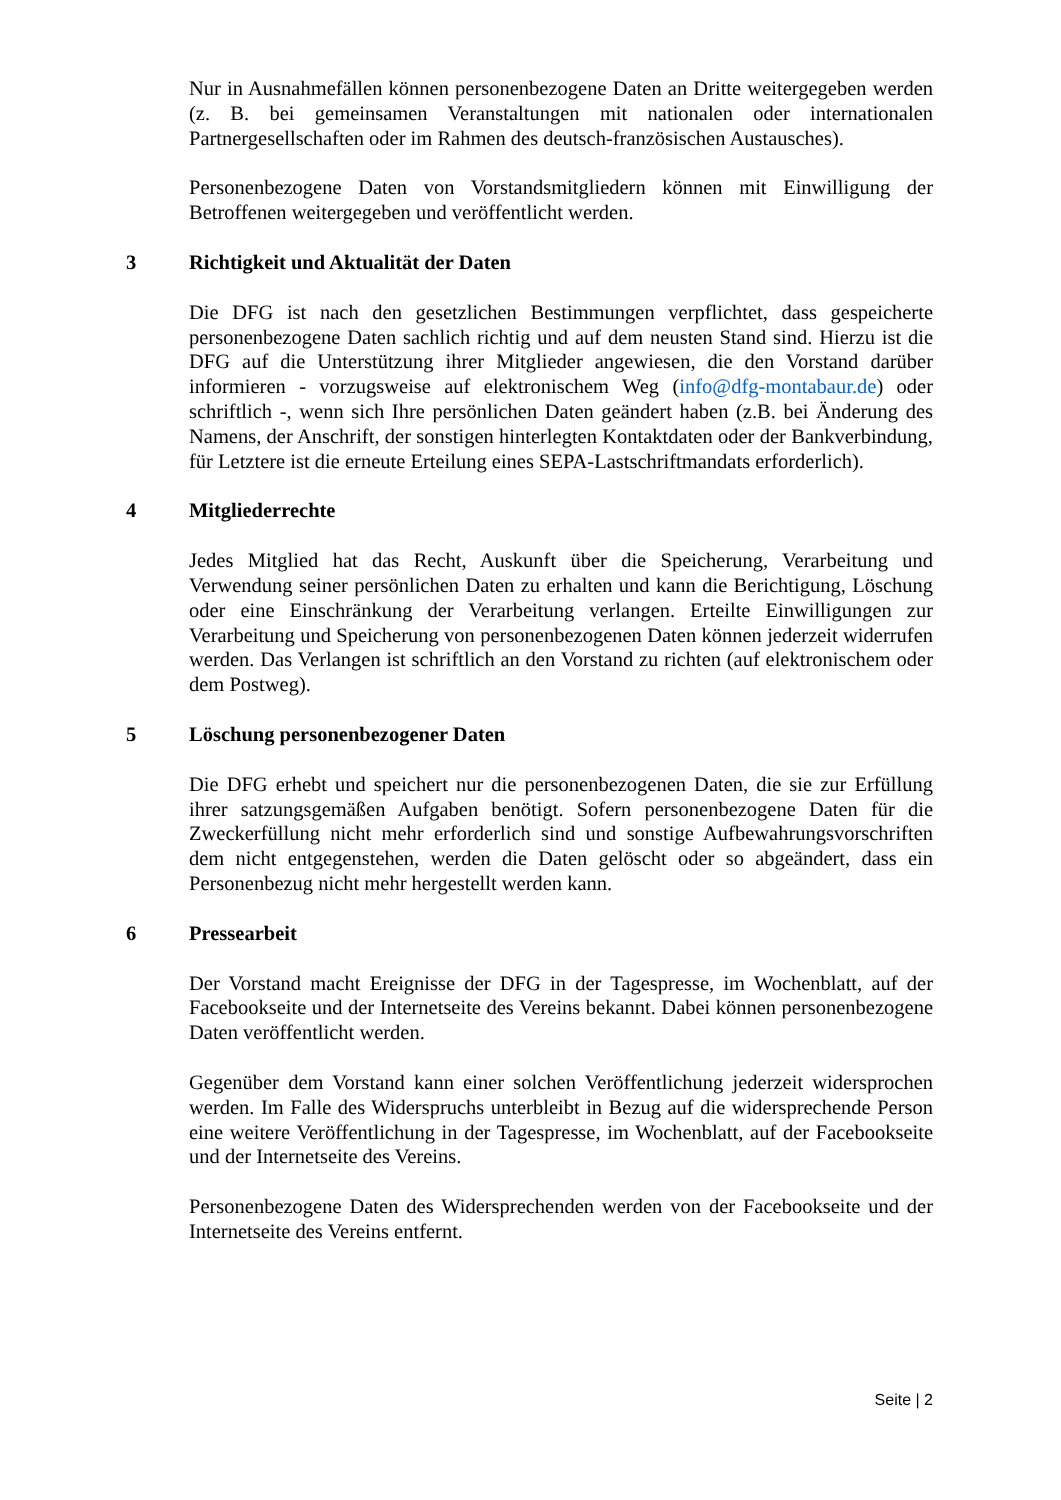Nur in Ausnahmefällen können personenbezogene Daten an Dritte weitergegeben werden (z. B. bei gemeinsamen Veranstaltungen mit nationalen oder internationalen Partnergesellschaften oder im Rahmen des deutsch-französischen Austausches).
Personenbezogene Daten von Vorstandsmitgliedern können mit Einwilligung der Betroffenen weitergegeben und veröffentlicht werden.
3 Richtigkeit und Aktualität der Daten
Die DFG ist nach den gesetzlichen Bestimmungen verpflichtet, dass gespeicherte personenbezogene Daten sachlich richtig und auf dem neusten Stand sind. Hierzu ist die DFG auf die Unterstützung ihrer Mitglieder angewiesen, die den Vorstand darüber informieren - vorzugsweise auf elektronischem Weg (info@dfg-montabaur.de) oder schriftlich -, wenn sich Ihre persönlichen Daten geändert haben (z.B. bei Änderung des Namens, der Anschrift, der sonstigen hinterlegten Kontaktdaten oder der Bankverbindung, für Letztere ist die erneute Erteilung eines SEPA-Lastschriftmandats erforderlich).
4 Mitgliederrechte
Jedes Mitglied hat das Recht, Auskunft über die Speicherung, Verarbeitung und Verwendung seiner persönlichen Daten zu erhalten und kann die Berichtigung, Löschung oder eine Einschränkung der Verarbeitung verlangen. Erteilte Einwilligungen zur Verarbeitung und Speicherung von personenbezogenen Daten können jederzeit widerrufen werden. Das Verlangen ist schriftlich an den Vorstand zu richten (auf elektronischem oder dem Postweg).
5 Löschung personenbezogener Daten
Die DFG erhebt und speichert nur die personenbezogenen Daten, die sie zur Erfüllung ihrer satzungsgemäßen Aufgaben benötigt. Sofern personenbezogene Daten für die Zweckerfüllung nicht mehr erforderlich sind und sonstige Aufbewahrungsvorschriften dem nicht entgegenstehen, werden die Daten gelöscht oder so abgeändert, dass ein Personenbezug nicht mehr hergestellt werden kann.
6 Pressearbeit
Der Vorstand macht Ereignisse der DFG in der Tagespresse, im Wochenblatt, auf der Facebookseite und der Internetseite des Vereins bekannt. Dabei können personenbezogene Daten veröffentlicht werden.
Gegenüber dem Vorstand kann einer solchen Veröffentlichung jederzeit widersprochen werden. Im Falle des Widerspruchs unterbleibt in Bezug auf die widersprechende Person eine weitere Veröffentlichung in der Tagespresse, im Wochenblatt, auf der Facebookseite und der Internetseite des Vereins.
Personenbezogene Daten des Widersprechenden werden von der Facebookseite und der Internetseite des Vereins entfernt.
Seite | 2